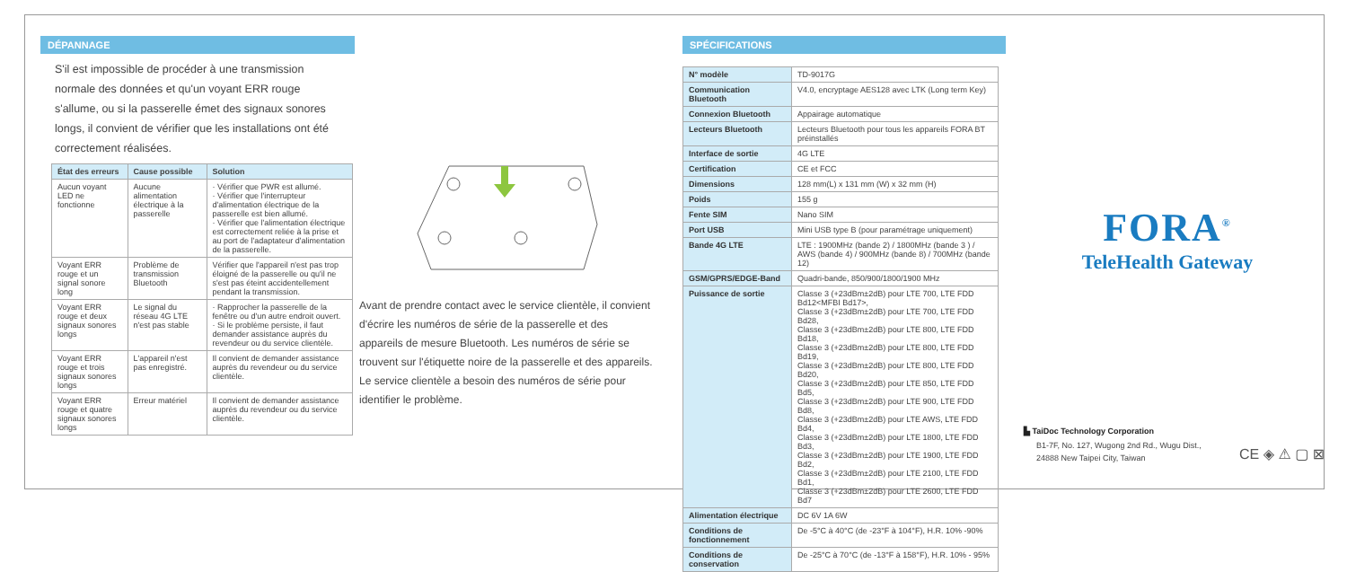DÉPANNAGE
S'il est impossible de procéder à une transmission normale des données et qu'un voyant ERR rouge s'allume, ou si la passerelle émet des signaux sonores longs, il convient de vérifier que les installations ont été correctement réalisées.
| État des erreurs | Cause possible | Solution |
| --- | --- | --- |
| Aucun voyant LED ne fonctionne | Aucune alimentation électrique à la passerelle | · Vérifier que PWR est allumé. · Vérifier que l'interrupteur d'alimentation électrique de la passerelle est bien allumé. · Vérifier que l'alimentation électrique est correctement reliée à la prise et au port de l'adaptateur d'alimentation de la passerelle. |
| Voyant ERR rouge et un signal sonore long | Problème de transmission Bluetooth | Vérifier que l'appareil n'est pas trop éloigné de la passerelle ou qu'il ne s'est pas éteint accidentellement pendant la transmission. |
| Voyant ERR rouge et deux signaux sonores longs | Le signal du réseau 4G LTE n'est pas stable | · Rapprocher la passerelle de la fenêtre ou d'un autre endroit ouvert. · Si le problème persiste, il faut demander assistance auprès du revendeur ou du service clientèle. |
| Voyant ERR rouge et trois signaux sonores longs | L'appareil n'est pas enregistré. | Il convient de demander assistance auprès du revendeur ou du service clientèle. |
| Voyant ERR rouge et quatre signaux sonores longs | Erreur matériel | Il convient de demander assistance auprès du revendeur ou du service clientèle. |
Avant de prendre contact avec le service clientèle, il convient d'écrire les numéros de série de la passerelle et des appareils de mesure Bluetooth. Les numéros de série se trouvent sur l'étiquette noire de la passerelle et des appareils. Le service clientèle a besoin des numéros de série pour identifier le problème.
SPÉCIFICATIONS
| N° modèle | TD-9017G |
| Communication Bluetooth | V4.0, encryptage AES128 avec LTK (Long term Key) |
| Connexion Bluetooth | Appairage automatique |
| Lecteurs Bluetooth | Lecteurs Bluetooth pour tous les appareils FORA BT préinstallés |
| Interface de sortie | 4G LTE |
| Certification | CE et FCC |
| Dimensions | 128 mm(L) x 131 mm (W) x 32 mm (H) |
| Poids | 155 g |
| Fente SIM | Nano SIM |
| Port USB | Mini USB type B (pour paramétrage uniquement) |
| Bande 4G LTE | LTE : 1900MHz (bande 2) / 1800MHz (bande 3 ) / AWS (bande 4) / 900MHz (bande 8) / 700MHz (bande 12) |
| GSM/GPRS/EDGE-Band | Quadri-bande, 850/900/1800/1900 MHz |
| Puissance de sortie | Classe 3 (+23dBm±2dB) pour LTE 700, LTE FDD Bd12<MFBI Bd17>, Classe 3 (+23dBm±2dB) pour LTE 700, LTE FDD Bd28, Classe 3 (+23dBm±2dB) pour LTE 800, LTE FDD Bd18, Classe 3 (+23dBm±2dB) pour LTE 800, LTE FDD Bd19, Classe 3 (+23dBm±2dB) pour LTE 800, LTE FDD Bd20, Classe 3 (+23dBm±2dB) pour LTE 850, LTE FDD Bd5, Classe 3 (+23dBm±2dB) pour LTE 900, LTE FDD Bd8, Classe 3 (+23dBm±2dB) pour LTE AWS, LTE FDD Bd4, Classe 3 (+23dBm±2dB) pour LTE 1800, LTE FDD Bd3, Classe 3 (+23dBm±2dB) pour LTE 1900, LTE FDD Bd2, Classe 3 (+23dBm±2dB) pour LTE 2100, LTE FDD Bd1, Classe 3 (+23dBm±2dB) pour LTE 2600, LTE FDD Bd7 |
| Alimentation électrique | DC 6V 1A 6W |
| Conditions de fonctionnement | De -5°C à 40°C (de -23°F à 104°F), H.R. 10% -90% |
| Conditions de conservation | De -25°C à 70°C (de -13°F à 158°F), H.R. 10% - 95% |
FORA<sup>®</sup>
TeleHealth Gateway
▙ TaiDoc Technology Corporation
B1-7F, No. 127, Wugong 2nd Rd., Wugu Dist.,
24888 New Taipei City, Taiwan
CE ◈ ⚠ ▢ ⊠